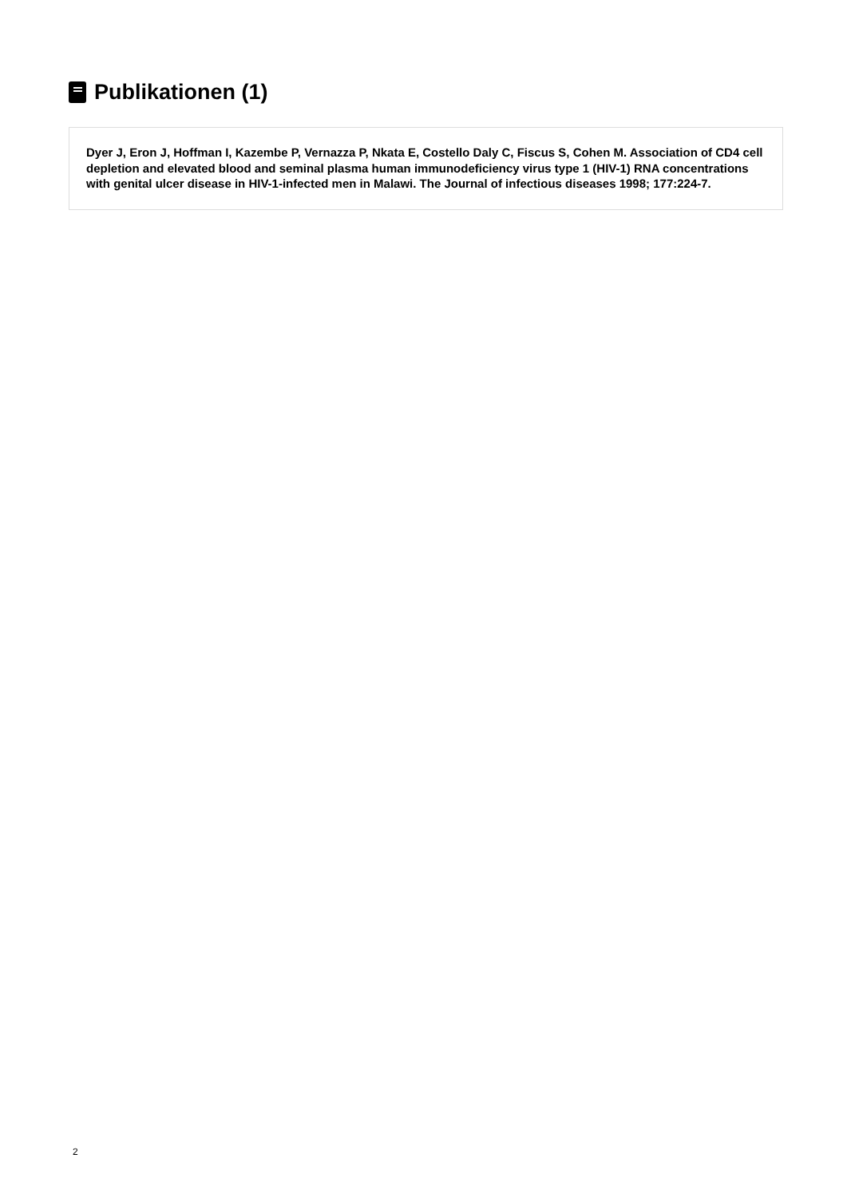Publikationen (1)
Dyer J, Eron J, Hoffman I, Kazembe P, Vernazza P, Nkata E, Costello Daly C, Fiscus S, Cohen M. Association of CD4 cell depletion and elevated blood and seminal plasma human immunodeficiency virus type 1 (HIV-1) RNA concentrations with genital ulcer disease in HIV-1-infected men in Malawi. The Journal of infectious diseases 1998; 177:224-7.
2